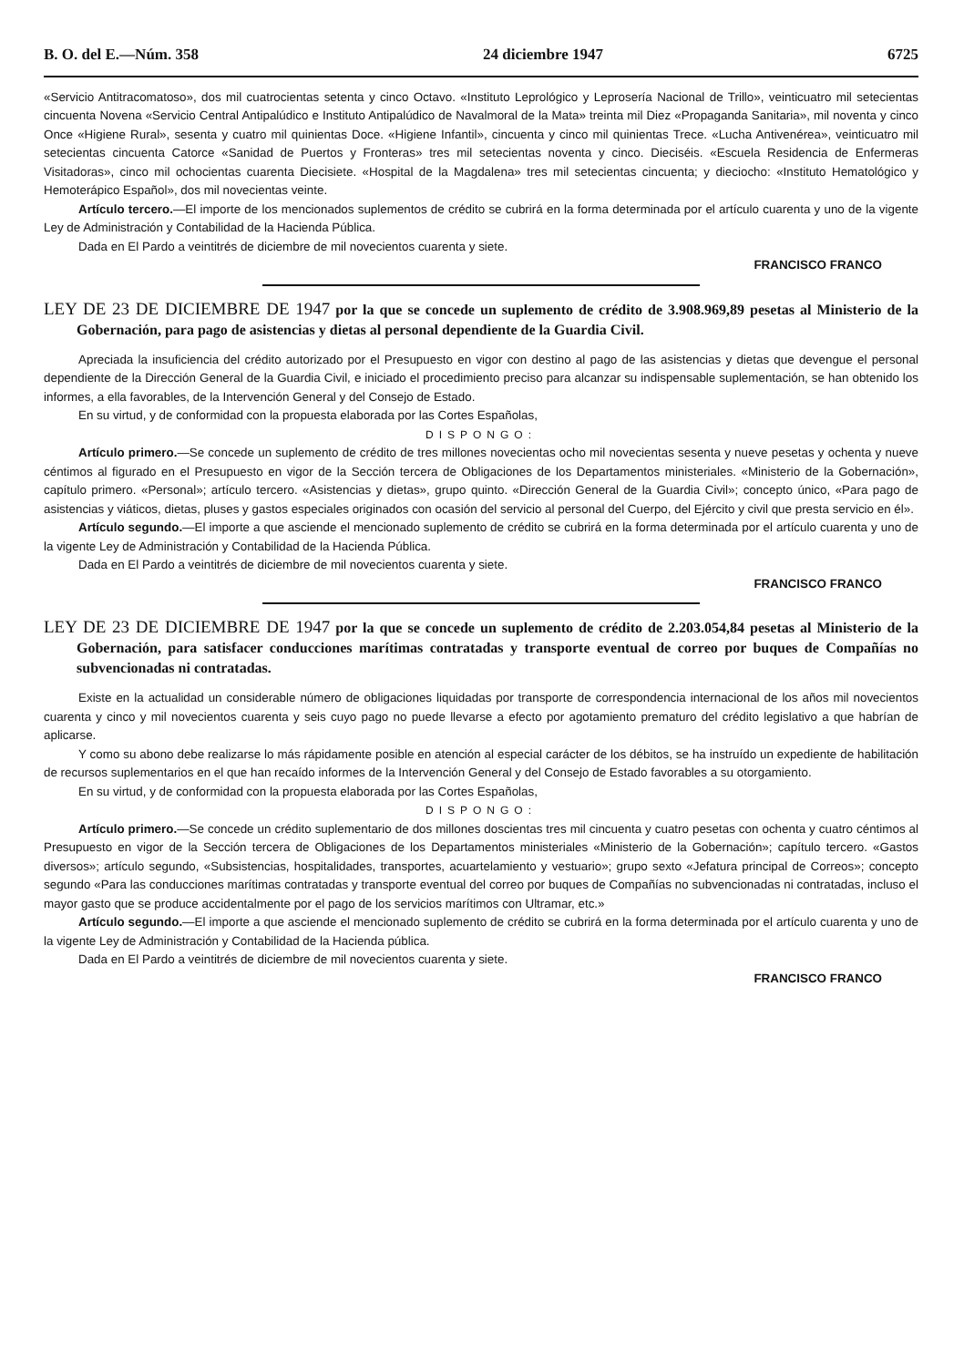B. O. del E.—Núm. 358 24 diciembre 1947 6725
«Servicio Antitracomatoso», dos mil cuatrocientas setenta y cinco Octavo. «Instituto Leprológico y Leprosería Nacional de Trillo», veinticuatro mil setecientas cincuenta Novena «Servicio Central Antipalúdico e Instituto Antipalúdico de Navalmoral de la Mata» treinta mil Diez «Propaganda Sanitaria», mil noventa y cinco Once «Higiene Rural», sesenta y cuatro mil quinientas Doce. «Higiene Infantil», cincuenta y cinco mil quinientas Trece. «Lucha Antivenérea», veinticuatro mil setecientas cincuenta Catorce «Sanidad de Puertos y Fronteras» tres mil setecientas noventa y cinco. Dieciséis. «Escuela Residencia de Enfermeras Visitadoras», cinco mil ochocientas cuarenta Diecisiete. «Hospital de la Magdalena» tres mil setecientas cincuenta; y dieciocho: «Instituto Hematológico y Hemoterápico Español», dos mil novecientas veinte.
Artículo tercero.—El importe de los mencionados suplementos de crédito se cubrirá en la forma determinada por el artículo cuarenta y uno de la vigente Ley de Administración y Contabilidad de la Hacienda Pública.
Dada en El Pardo a veintitrés de diciembre de mil novecientos cuarenta y siete.
FRANCISCO FRANCO
LEY DE 23 DE DICIEMBRE DE 1947 por la que se concede un suplemento de crédito de 3.908.969,89 pesetas al Ministerio de la Gobernación, para pago de asistencias y dietas al personal dependiente de la Guardia Civil.
Apreciada la insuficiencia del crédito autorizado por el Presupuesto en vigor con destino al pago de las asistencias y dietas que devengue el personal dependiente de la Dirección General de la Guardia Civil, e iniciado el procedimiento preciso para alcanzar su indispensable suplementación, se han obtenido los informes, a ella favorables, de la Intervención General y del Consejo de Estado.
En su virtud, y de conformidad con la propuesta elaborada por las Cortes Españolas,
DISPONGO:
Artículo primero.—Se concede un suplemento de crédito de tres millones novecientas ocho mil novecientas sesenta y nueve pesetas y ochenta y nueve céntimos al figurado en el Presupuesto en vigor de la Sección tercera de Obligaciones de los Departamentos ministeriales. «Ministerio de la Gobernación», capítulo primero. «Personal»; artículo tercero. «Asistencias y dietas», grupo quinto. «Dirección General de la Guardia Civil»; concepto único, «Para pago de asistencias y viáticos, dietas, pluses y gastos especiales originados con ocasión del servicio al personal del Cuerpo, del Ejército y civil que presta servicio en él».
Artículo segundo.—El importe a que asciende el mencionado suplemento de crédito se cubrirá en la forma determinada por el artículo cuarenta y uno de la vigente Ley de Administración y Contabilidad de la Hacienda Pública.
Dada en El Pardo a veintitrés de diciembre de mil novecientos cuarenta y siete.
FRANCISCO FRANCO
LEY DE 23 DE DICIEMBRE DE 1947 por la que se concede un suplemento de crédito de 2.203.054,84 pesetas al Ministerio de la Gobernación, para satisfacer conducciones marítimas contratadas y transporte eventual de correo por buques de Compañías no subvencionadas ni contratadas.
Existe en la actualidad un considerable número de obligaciones liquidadas por transporte de correspondencia internacional de los años mil novecientos cuarenta y cinco y mil novecientos cuarenta y seis cuyo pago no puede llevarse a efecto por agotamiento prematuro del crédito legislativo a que habrían de aplicarse.
Y como su abono debe realizarse lo más rápidamente posible en atención al especial carácter de los débitos, se ha instruído un expediente de habilitación de recursos suplementarios en el que han recaído informes de la Intervención General y del Consejo de Estado favorables a su otorgamiento.
En su virtud, y de conformidad con la propuesta elaborada por las Cortes Españolas,
DISPONGO:
Artículo primero.—Se concede un crédito suplementario de dos millones doscientas tres mil cincuenta y cuatro pesetas con ochenta y cuatro céntimos al Presupuesto en vigor de la Sección tercera de Obligaciones de los Departamentos ministeriales «Ministerio de la Gobernación»; capítulo tercero. «Gastos diversos»; artículo segundo, «Subsistencias, hospitalidades, transportes, acuartelamiento y vestuario»; grupo sexto «Jefatura principal de Correos»; concepto segundo «Para las conducciones marítimas contratadas y transporte eventual del correo por buques de Compañías no subvencionadas ni contratadas, incluso el mayor gasto que se produce accidentalmente por el pago de los servicios marítimos con Ultramar, etc.»
Artículo segundo.—El importe a que asciende el mencionado suplemento de crédito se cubrirá en la forma determinada por el artículo cuarenta y uno de la vigente Ley de Administración y Contabilidad de la Hacienda pública.
Dada en El Pardo a veintitrés de diciembre de mil novecientos cuarenta y siete.
FRANCISCO FRANCO